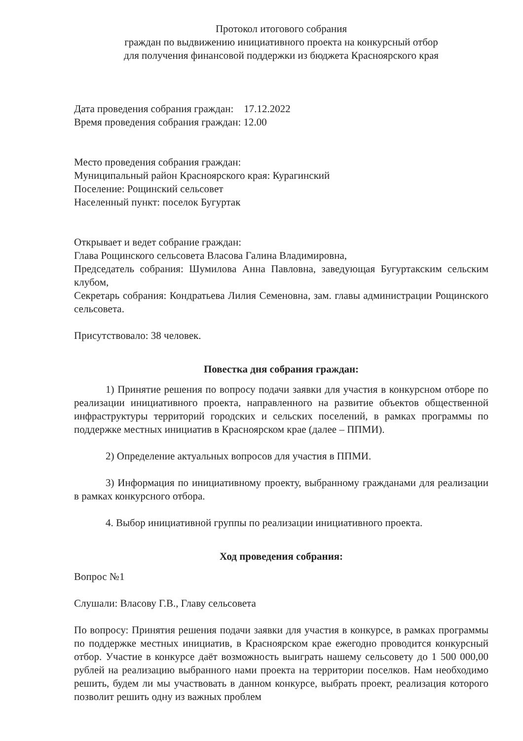Протокол итогового собрания
граждан по выдвижению инициативного проекта на конкурсный отбор
для получения финансовой поддержки из бюджета Красноярского края
Дата проведения собрания граждан: 17.12.2022
Время проведения собрания граждан: 12.00
Место проведения собрания граждан:
Муниципальный район Красноярского края: Курагинский
Поселение: Рощинский сельсовет
Населенный пункт: поселок Бугуртак
Открывает и ведет собрание граждан:
Глава Рощинского сельсовета Власова Галина Владимировна,
Председатель собрания: Шумилова Анна Павловна, заведующая Бугуртакским сельским клубом,
Секретарь собрания: Кондратьева Лилия Семеновна, зам. главы администрации Рощинского сельсовета.
Присутствовало: 38 человек.
Повестка дня собрания граждан:
1) Принятие решения по вопросу подачи заявки для участия в конкурсном отборе по реализации инициативного проекта, направленного на развитие объектов общественной инфраструктуры территорий городских и сельских поселений, в рамках программы по поддержке местных инициатив в Красноярском крае (далее – ППМИ).
2) Определение актуальных вопросов для участия в ППМИ.
3) Информация по инициативному проекту, выбранному гражданами для реализации в рамках конкурсного отбора.
4. Выбор инициативной группы по реализации инициативного проекта.
Ход проведения собрания:
Вопрос №1
Слушали: Власову Г.В., Главу сельсовета
По вопросу: Принятия решения подачи заявки для участия в конкурсе, в рамках программы по поддержке местных инициатив, в Красноярском крае ежегодно проводится конкурсный отбор. Участие в конкурсе даёт возможность выиграть нашему сельсовету до 1 500 000,00 рублей на реализацию выбранного нами проекта на территории поселков. Нам необходимо решить, будем ли мы участвовать в данном конкурсе, выбрать проект, реализация которого позволит решить одну из важных проблем